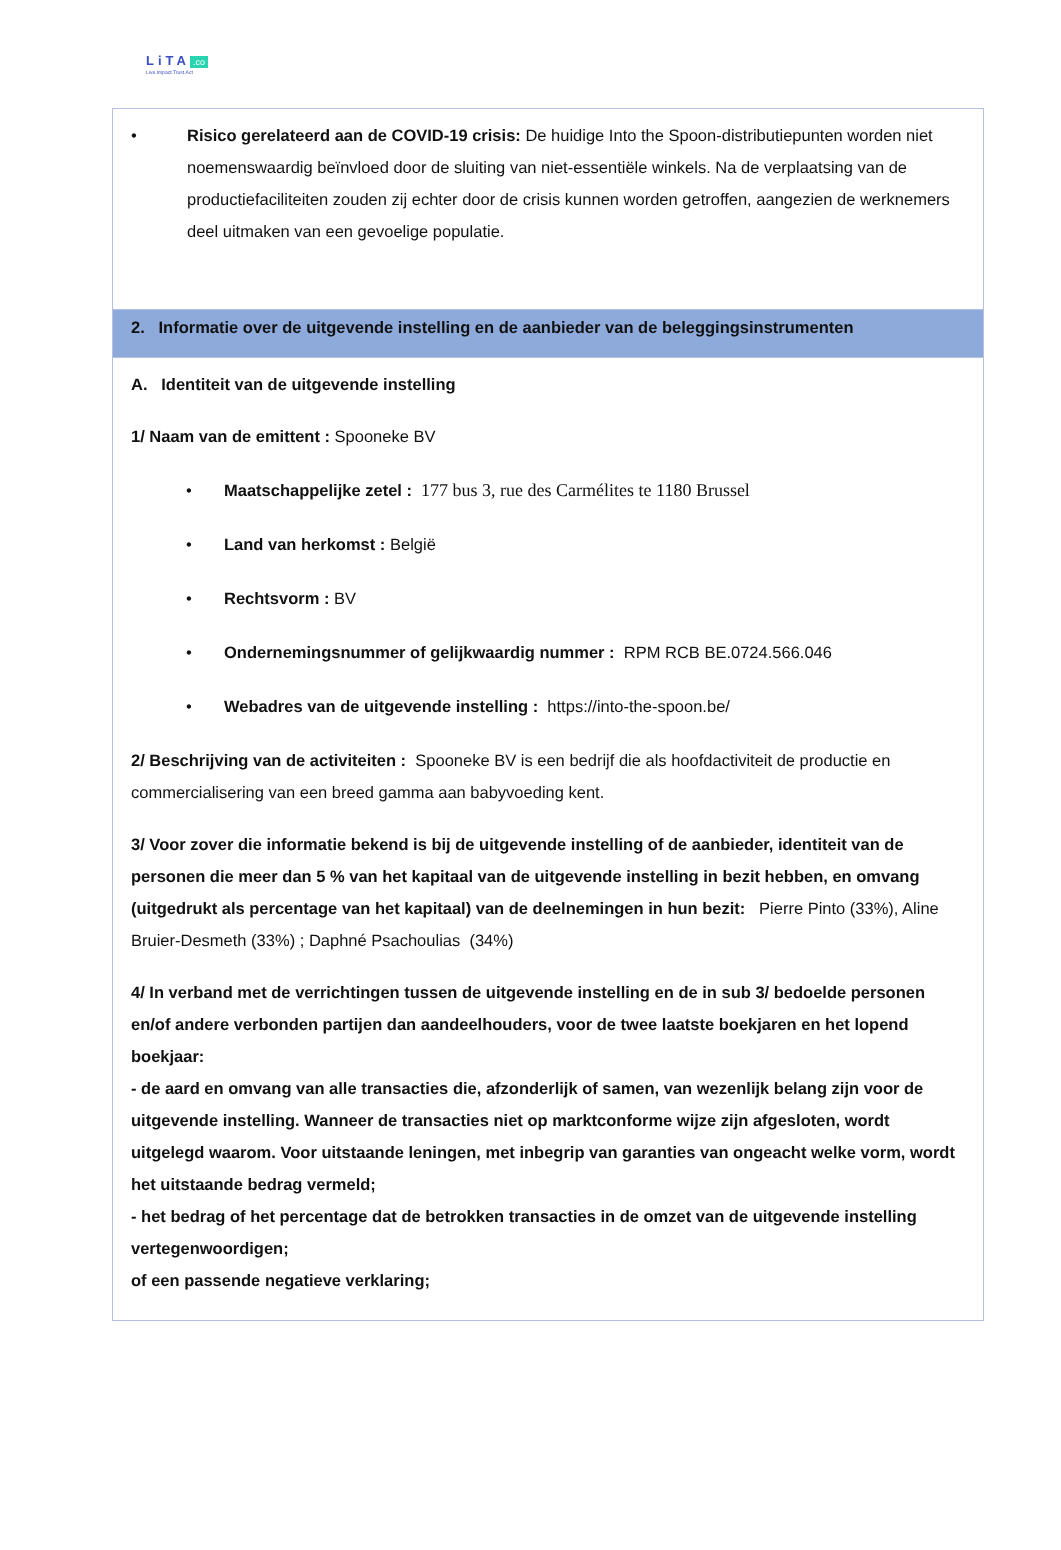LiTA.co
Live.Impact.Trust.Act
• Risico gerelateerd aan de COVID-19 crisis: De huidige Into the Spoon-distributiepunten worden niet noemenswaardig beïnvloed door de sluiting van niet-essentiële winkels. Na de verplaatsing van de productiefaciliteiten zouden zij echter door de crisis kunnen worden getroffen, aangezien de werknemers deel uitmaken van een gevoelige populatie.
2. Informatie over de uitgevende instelling en de aanbieder van de beleggingsinstrumenten
A. Identiteit van de uitgevende instelling
1/ Naam van de emittent : Spooneke BV
• Maatschappelijke zetel : 177 bus 3, rue des Carmélites te 1180 Brussel
• Land van herkomst : België
• Rechtsvorm : BV
• Ondernemingsnummer of gelijkwaardig nummer : RPM RCB BE.0724.566.046
• Webadres van de uitgevende instelling : https://into-the-spoon.be/
2/ Beschrijving van de activiteiten : Spooneke BV is een bedrijf die als hoofdactiviteit de productie en commercialisering van een breed gamma aan babyvoeding kent.
3/ Voor zover die informatie bekend is bij de uitgevende instelling of de aanbieder, identiteit van de personen die meer dan 5 % van het kapitaal van de uitgevende instelling in bezit hebben, en omvang (uitgedrukt als percentage van het kapitaal) van de deelnemingen in hun bezit: Pierre Pinto (33%), Aline Bruier-Desmeth (33%) ; Daphné Psachoulias (34%)
4/ In verband met de verrichtingen tussen de uitgevende instelling en de in sub 3/ bedoelde personen en/of andere verbonden partijen dan aandeelhouders, voor de twee laatste boekjaren en het lopend boekjaar:
- de aard en omvang van alle transacties die, afzonderlijk of samen, van wezenlijk belang zijn voor de uitgevende instelling. Wanneer de transacties niet op marktconforme wijze zijn afgesloten, wordt uitgelegd waarom. Voor uitstaande leningen, met inbegrip van garanties van ongeacht welke vorm, wordt het uitstaande bedrag vermeld;
- het bedrag of het percentage dat de betrokken transacties in de omzet van de uitgevende instelling vertegenwoordigen;
of een passende negatieve verklaring;